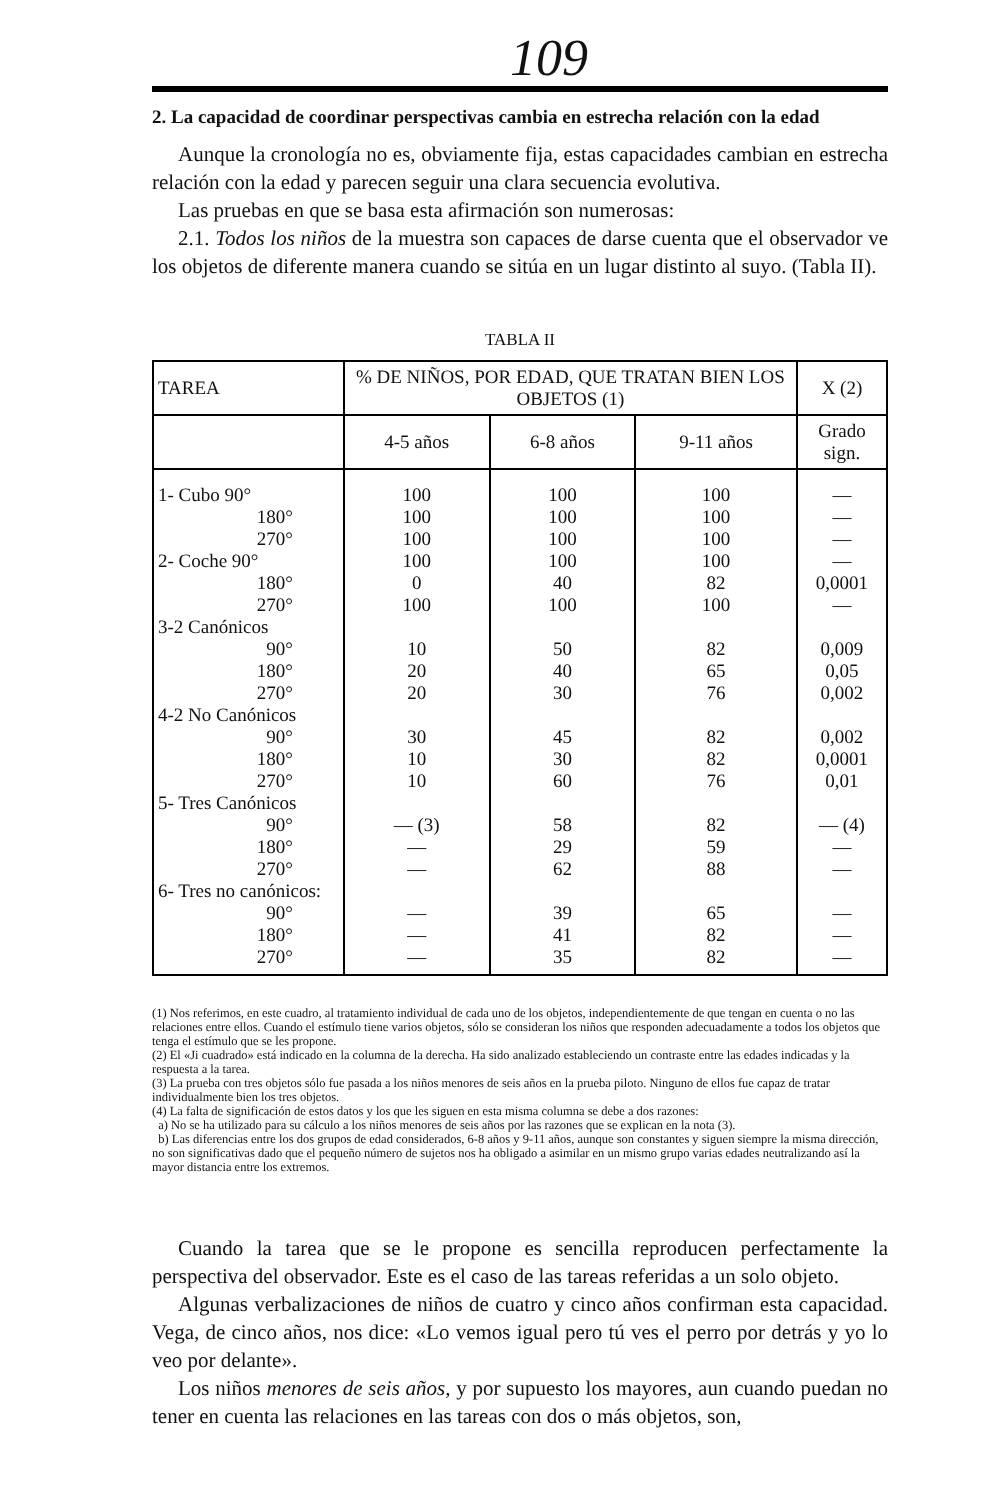109
2. La capacidad de coordinar perspectivas cambia en estrecha relación con la edad
Aunque la cronología no es, obviamente fija, estas capacidades cambian en estrecha relación con la edad y parecen seguir una clara secuencia evolutiva.
Las pruebas en que se basa esta afirmación son numerosas:
2.1. Todos los niños de la muestra son capaces de darse cuenta que el observador ve los objetos de diferente manera cuando se sitúa en un lugar distinto al suyo. (Tabla II).
TABLA II
| TAREA | % DE NIÑOS, POR EDAD, QUE TRATAN BIEN LOS OBJETOS (1) | | | X (2) |
| --- | --- | --- | --- | --- |
| | 4-5 años | 6-8 años | 9-11 años | Grado sign. |
| 1- Cubo 90° | 100 | 100 | 100 | — |
| 180° | 100 | 100 | 100 | — |
| 270° | 100 | 100 | 100 | — |
| 2- Coche 90° | 100 | 100 | 100 | — |
| 180° | 0 | 40 | 82 | 0,0001 |
| 270° | 100 | 100 | 100 | — |
| 3-2 Canónicos | | | | |
| 90° | 10 | 50 | 82 | 0,009 |
| 180° | 20 | 40 | 65 | 0,05 |
| 270° | 20 | 30 | 76 | 0,002 |
| 4-2 No Canónicos | | | | |
| 90° | 30 | 45 | 82 | 0,002 |
| 180° | 10 | 30 | 82 | 0,0001 |
| 270° | 10 | 60 | 76 | 0,01 |
| 5- Tres Canónicos | | | | |
| 90° | — (3) | 58 | 82 | — (4) |
| 180° | — | 29 | 59 | — |
| 270° | — | 62 | 88 | — |
| 6- Tres no canónicos: | | | | |
| 90° | — | 39 | 65 | — |
| 180° | — | 41 | 82 | — |
| 270° | — | 35 | 82 | — |
(1) Nos referimos, en este cuadro, al tratamiento individual de cada uno de los objetos, independientemente de que tengan en cuenta o no las relaciones entre ellos. Cuando el estímulo tiene varios objetos, sólo se consideran los niños que responden adecuadamente a todos los objetos que tenga el estímulo que se les propone.
(2) El «Ji cuadrado» está indicado en la columna de la derecha. Ha sido analizado estableciendo un contraste entre las edades indicadas y la respuesta a la tarea.
(3) La prueba con tres objetos sólo fue pasada a los niños menores de seis años en la prueba piloto. Ninguno de ellos fue capaz de tratar individualmente bien los tres objetos.
(4) La falta de significación de estos datos y los que les siguen en esta misma columna se debe a dos razones:
a) No se ha utilizado para su cálculo a los niños menores de seis años por las razones que se explican en la nota (3).
b) Las diferencias entre los dos grupos de edad considerados, 6-8 años y 9-11 años, aunque son constantes y siguen siempre la misma dirección, no son significativas dado que el pequeño número de sujetos nos ha obligado a asimilar en un mismo grupo varias edades neutralizando así la mayor distancia entre los extremos.
Cuando la tarea que se le propone es sencilla reproducen perfectamente la perspectiva del observador. Este es el caso de las tareas referidas a un solo objeto.
Algunas verbalizaciones de niños de cuatro y cinco años confirman esta capacidad. Vega, de cinco años, nos dice: «Lo vemos igual pero tú ves el perro por detrás y yo lo veo por delante».
Los niños menores de seis años, y por supuesto los mayores, aun cuando puedan no tener en cuenta las relaciones en las tareas con dos o más objetos, son,